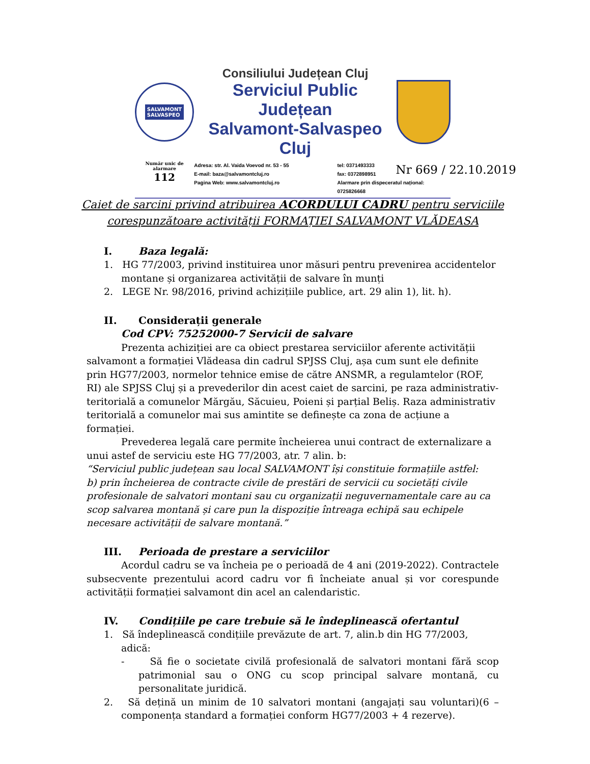SALVAMONT
SALVASPEO
Consiliului Județean Cluj
Serviciul Public Județean
Salvamont-Salvaspeo Cluj
Număr unic de alarmare
112
Adresa: str. Al. Vaida Voevod nr. 53 - 55
E-mail: baza@salvamontcluj.ro
Pagina Web: www.salvamontcluj.ro
tel: 0371493333
fax: 0372898951
Alarmare prin dispeceratul național: 0725826668
Nr 669 / 22.10.2019
Caiet de sarcini privind atribuirea ACORDULUI CADRU pentru serviciile corespunzătoare activității FORMAȚIEI SALVAMONT VLĂDEASA
I. Baza legală:
1. HG 77/2003, privind instituirea unor măsuri pentru prevenirea accidentelor montane și organizarea activității de salvare în munți
2. LEGE Nr. 98/2016, privind achizițiile publice, art. 29 alin 1), lit. h).
II. Considerații generale
Cod CPV: 75252000-7 Servicii de salvare
Prezenta achiziției are ca obiect prestarea serviciilor aferente activității salvamont a formației Vlădeasa din cadrul SPJSS Cluj, așa cum sunt ele definite prin HG77/2003, normelor tehnice emise de către ANSMR, a regulamtelor (ROF, RI) ale SPJSS Cluj și a prevederilor din acest caiet de sarcini, pe raza administrativ-teritorială a comunelor Mărgău, Săcuieu, Poieni și parțial Beliș. Raza administrativ teritorială a comunelor mai sus amintite se definește ca zona de acțiune a formației.
Prevederea legală care permite încheierea unui contract de externalizare a unui astef de serviciu este HG 77/2003, atr. 7 alin. b:
“Serviciul public județean sau local SALVAMONT își constituie formațiile astfel:
b) prin încheierea de contracte civile de prestări de servicii cu societăți civile profesionale de salvatori montani sau cu organizații neguvernamentale care au ca scop salvarea montană și care pun la dispoziție întreaga echipă sau echipele necesare activității de salvare montană.”
III. Perioada de prestare a serviciilor
Acordul cadru se va încheia pe o perioadă de 4 ani (2019-2022). Contractele subsecvente prezentului acord cadru vor fi încheiate anual și vor corespunde activității formației salvamont din acel an calendaristic.
IV. Condițiile pe care trebuie să le îndeplinească ofertantul
1. Să îndeplinească condițiile prevăzute de art. 7, alin.b din HG 77/2003, adică:
- Să fie o societate civilă profesională de salvatori montani fără scop patrimonial sau o ONG cu scop principal salvare montană, cu personalitate juridică.
2. Să dețină un minim de 10 salvatori montani (angajați sau voluntari)(6 – componența standard a formației conform HG77/2003 + 4 rezerve).